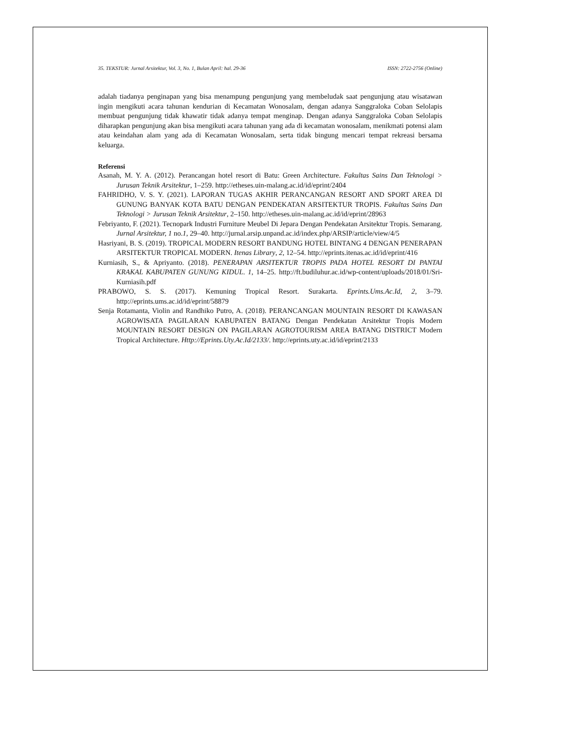35. TEKSTUR: Jurnal Arsitektur, Vol. 3, No. 1, Bulan April: hal. 29-36 ISSN: 2722-2756 (Online)
adalah tiadanya penginapan yang bisa menampung pengunjung yang membeludak saat pengunjung atau wisatawan ingin mengikuti acara tahunan kendurian di Kecamatan Wonosalam, dengan adanya Sanggraloka Coban Selolapis membuat pengunjung tidak khawatir tidak adanya tempat menginap. Dengan adanya Sanggraloka Coban Selolapis diharapkan pengunjung akan bisa mengikuti acara tahunan yang ada di kecamatan wonosalam, menikmati potensi alam atau keindahan alam yang ada di Kecamatan Wonosalam, serta tidak bingung mencari tempat rekreasi bersama keluarga.
Referensi
Asanah, M. Y. A. (2012). Perancangan hotel resort di Batu: Green Architecture. Fakultas Sains Dan Teknologi > Jurusan Teknik Arsitektur, 1–259. http://etheses.uin-malang.ac.id/id/eprint/2404
FAHRIDHO, V. S. Y. (2021). LAPORAN TUGAS AKHIR PERANCANGAN RESORT AND SPORT AREA DI GUNUNG BANYAK KOTA BATU DENGAN PENDEKATAN ARSITEKTUR TROPIS. Fakultas Sains Dan Teknologi > Jurusan Teknik Arsitektur, 2–150. http://etheses.uin-malang.ac.id/id/eprint/28963
Febriyanto, F. (2021). Tecnopark Industri Furniture Meubel Di Jepara Dengan Pendekatan Arsitektur Tropis. Semarang. Jurnal Arsitektur, 1 no.1, 29–40. http://jurnal.arsip.unpand.ac.id/index.php/ARSIP/article/view/4/5
Hasriyani, B. S. (2019). TROPICAL MODERN RESORT BANDUNG HOTEL BINTANG 4 DENGAN PENERAPAN ARSITEKTUR TROPICAL MODERN. Itenas Library, 2, 12–54. http://eprints.itenas.ac.id/id/eprint/416
Kurniasih, S., & Apriyanto. (2018). PENERAPAN ARSITEKTUR TROPIS PADA HOTEL RESORT DI PANTAI KRAKAL KABUPATEN GUNUNG KIDUL. 1, 14–25. http://ft.budiluhur.ac.id/wp-content/uploads/2018/01/Sri-Kurniasih.pdf
PRABOWO, S. S. (2017). Kemuning Tropical Resort. Surakarta. Eprints.Ums.Ac.Id, 2, 3–79. http://eprints.ums.ac.id/id/eprint/58879
Senja Rotamanta, Violin and Randhiko Putro, A. (2018). PERANCANGAN MOUNTAIN RESORT DI KAWASAN AGROWISATA PAGILARAN KABUPATEN BATANG Dengan Pendekatan Arsitektur Tropis Modern MOUNTAIN RESORT DESIGN ON PAGILARAN AGROTOURISM AREA BATANG DISTRICT Modern Tropical Architecture. Http://Eprints.Uty.Ac.Id/2133/. http://eprints.uty.ac.id/id/eprint/2133